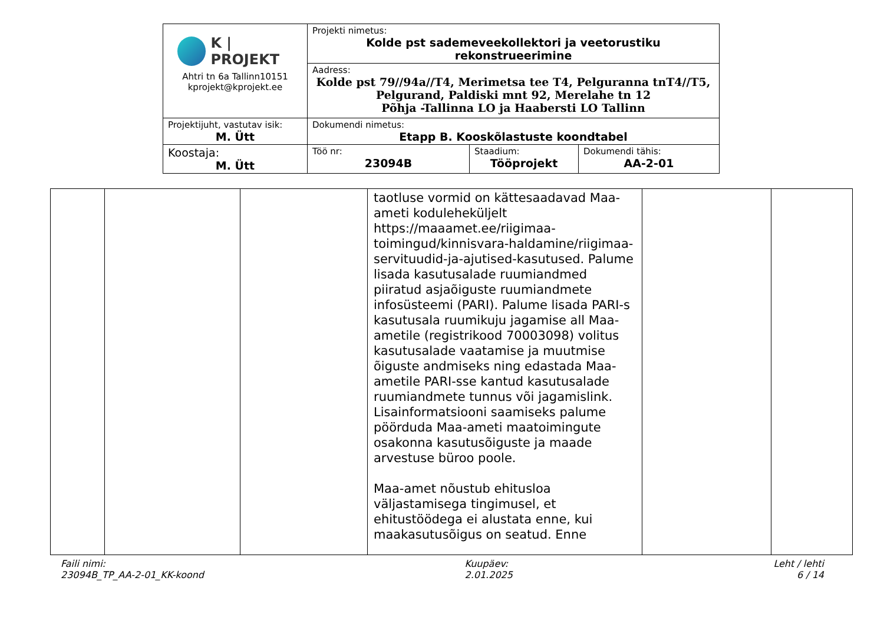| K / PROJEKT Ahtri tn 6a Tallinn10151 kprojekt@kprojekt.ee | Projekti nimetus: Kolde pst sademeveekollektori ja veetorustiku rekonstrueerimine | | |
| | Aadress: Kolde pst 79//94a//T4, Merimetsa tee T4, Pelguranna tnT4//T5, Pelgurand, Paldiski mnt 92, Merelahe tn 12 Põhja -Tallinna LO ja Haabersti LO Tallinn | | |
| Projektijuht, vastutav isik: M. Ütt | Dokumendi nimetus: Etapp B. Kooskõlastuste koondtabel | | |
| Koostaja: M. Ütt | Töö nr: 23094B | Staadium: Tööprojekt | Dokumendi tähis: AA-2-01 |
| | | | taotluse vormid on kättesaadavad Maa-ameti koduleheküljelt https://maaamet.ee/riigimaa-toimingud/kinnisvara-haldamine/riigimaa-servituudid-ja-ajutised-kasutused. Palume lisada kasutusalade ruumiandmed piiratud asjaõiguste ruumiandmete infosüsteemi (PARI). Palume lisada PARI-s kasutusala ruumikuju jagamise all Maa-ametile (registrikood 70003098) volitus kasutusalade vaatamise ja muutmise õiguste andmiseks ning edastada Maa-ametile PARI-sse kantud kasutusalade ruumiandmete tunnus või jagamislink. Lisainformatsiooni saamiseks palume pöörduda Maa-ameti maatoimingute osakonna kasutusõiguste ja maade arvestuse büroo poole. Maa-amet nõustub ehitusloa väljastamisega tingimusel, et ehitustöödega ei alustata enne, kui maakasutusõigus on seatud. Enne | | |
Faili nimi:
23094B_TP_AA-2-01_KK-koond
Kuupäev:
2.01.2025
Leht / lehti
6 / 14